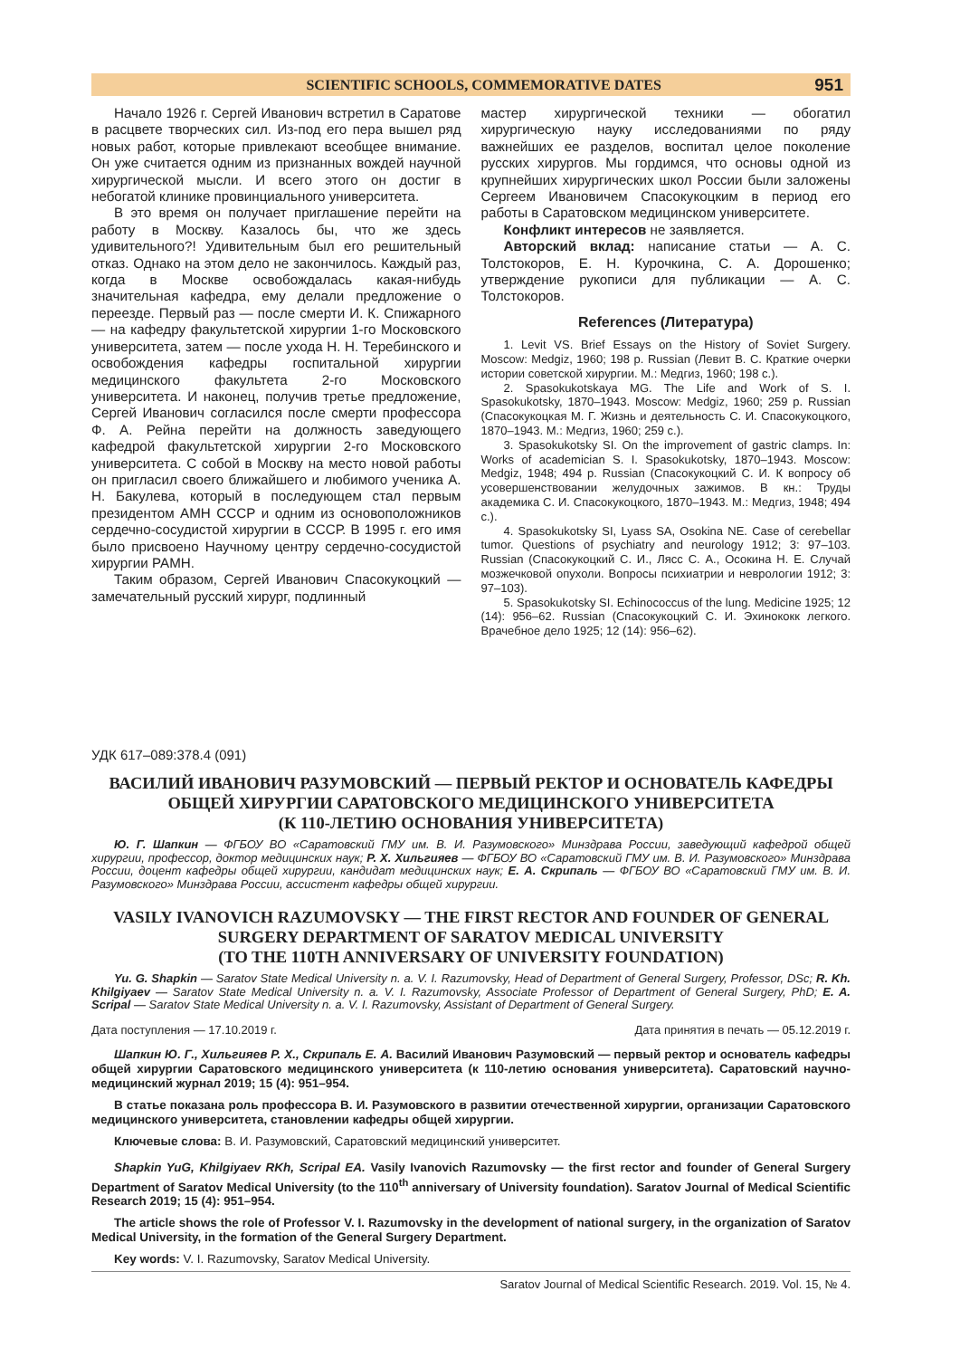SCIENTIFIC SCHOOLS, COMMEMORATIVE DATES 951
Начало 1926 г. Сергей Иванович встретил в Саратове в расцвете творческих сил. Из-под его пера вышел ряд новых работ, которые привлекают всеобщее внимание. Он уже считается одним из признанных вождей научной хирургической мысли. И всего этого он достиг в небогатой клинике провинциального университета.
В это время он получает приглашение перейти на работу в Москву. Казалось бы, что же здесь удивительного?! Удивительным был его решительный отказ. Однако на этом дело не закончилось. Каждый раз, когда в Москве освобождалась какая-нибудь значительная кафедра, ему делали предложение о переезде. Первый раз — после смерти И. К. Спижарного — на кафедру факультетской хирургии 1-го Московского университета, затем — после ухода Н. Н. Теребинского и освобождения кафедры госпитальной хирургии медицинского факультета 2-го Московского университета. И наконец, получив третье предложение, Сергей Иванович согласился после смерти профессора Ф. А. Рейна перейти на должность заведующего кафедрой факультетской хирургии 2-го Московского университета. С собой в Москву на место новой работы он пригласил своего ближайшего и любимого ученика А. Н. Бакулева, который в последующем стал первым президентом АМН СССР и одним из основоположников сердечно-сосудистой хирургии в СССР. В 1995 г. его имя было присвоено Научному центру сердечно-сосудистой хирургии РАМН.
Таким образом, Сергей Иванович Спасокукоцкий — замечательный русский хирург, подлинный
мастер хирургической техники — обогатил хирургическую науку исследованиями по ряду важнейших ее разделов, воспитал целое поколение русских хирургов. Мы гордимся, что основы одной из крупнейших хирургических школ России были заложены Сергеем Ивановичем Спасокукоцким в период его работы в Саратовском медицинском университете.
Конфликт интересов не заявляется.
Авторский вклад: написание статьи — А. С. Толстокоров, Е. Н. Курочкина, С. А. Дорошенко; утверждение рукописи для публикации — А. С. Толстокоров.
References (Литература)
1. Levit VS. Brief Essays on the History of Soviet Surgery. Moscow: Medgiz, 1960; 198 p. Russian (Левит В. С. Краткие очерки истории советской хирургии. М.: Медгиз, 1960; 198 с.).
2. Spasokukotskaya MG. The Life and Work of S. I. Spasokukotsky, 1870–1943. Moscow: Medgiz, 1960; 259 p. Russian (Спасокукоцкая М. Г. Жизнь и деятельность С. И. Спасокукоцкого, 1870–1943. М.: Медгиз, 1960; 259 с.).
3. Spasokukotsky SI. On the improvement of gastric clamps. In: Works of academician S. I. Spasokukotsky, 1870–1943. Moscow: Medgiz, 1948; 494 p. Russian (Спасокукоцкий С. И. К вопросу об усовершенствовании желудочных зажимов. В кн.: Труды академика С. И. Спасокукоцкого, 1870–1943. М.: Медгиз, 1948; 494 с.).
4. Spasokukotsky SI, Lyass SA, Osokina NE. Case of cerebellar tumor. Questions of psychiatry and neurology 1912; 3: 97–103. Russian (Спасокукоцкий С. И., Лясс С. А., Осокина Н. Е. Случай мозжечковой опухоли. Вопросы психиатрии и неврологии 1912; 3: 97–103).
5. Spasokukotsky SI. Echinococcus of the lung. Medicine 1925; 12 (14): 956–62. Russian (Спасокукоцкий С. И. Эхинококк легкого. Врачебное дело 1925; 12 (14): 956–62).
УДК 617–089:378.4 (091)
ВАСИЛИЙ ИВАНОВИЧ РАЗУМОВСКИЙ — ПЕРВЫЙ РЕКТОР И ОСНОВАТЕЛЬ КАФЕДРЫ
ОБЩЕЙ ХИРУРГИИ САРАТОВСКОГО МЕДИЦИНСКОГО УНИВЕРСИТЕТА
(К 110-ЛЕТИЮ ОСНОВАНИЯ УНИВЕРСИТЕТА)
Ю. Г. Шапкин — ФГБОУ ВО «Саратовский ГМУ им. В. И. Разумовского» Минздрава России, заведующий кафедрой общей хирургии, профессор, доктор медицинских наук; Р. Х. Хильгияев — ФГБОУ ВО «Саратовский ГМУ им. В. И. Разумовского» Минздрава России, доцент кафедры общей хирургии, кандидат медицинских наук; Е. А. Скрипаль — ФГБОУ ВО «Саратовский ГМУ им. В. И. Разумовского» Минздрава России, ассистент кафедры общей хирургии.
VASILY IVANOVICH RAZUMOVSKY — THE FIRST RECTOR AND FOUNDER OF GENERAL
SURGERY DEPARTMENT OF SARATOV MEDICAL UNIVERSITY
(TO THE 110TH ANNIVERSARY OF UNIVERSITY FOUNDATION)
Yu. G. Shapkin — Saratov State Medical University n. a. V. I. Razumovsky, Head of Department of General Surgery, Professor, DSc; R. Kh. Khilgiyaev — Saratov State Medical University n. a. V. I. Razumovsky, Associate Professor of Department of General Surgery, PhD; E. A. Scripal — Saratov State Medical University n. a. V. I. Razumovsky, Assistant of Department of General Surgery.
Дата поступления — 17.10.2019 г. Дата принятия в печать — 05.12.2019 г.
Шапкин Ю. Г., Хильгияев Р. Х., Скрипаль Е. А. Василий Иванович Разумовский — первый ректор и основатель кафедры общей хирургии Саратовского медицинского университета (к 110-летию основания университета). Саратовский научно-медицинский журнал 2019; 15 (4): 951–954.
В статье показана роль профессора В. И. Разумовского в развитии отечественной хирургии, организации Саратовского медицинского университета, становлении кафедры общей хирургии.
Ключевые слова: В. И. Разумовский, Саратовский медицинский университет.
Shapkin YuG, Khilgiyaev RKh, Scripal EA. Vasily Ivanovich Razumovsky — the first rector and founder of General Surgery Department of Saratov Medical University (to the 110<sup>th</sup> anniversary of University foundation). Saratov Journal of Medical Scientific Research 2019; 15 (4): 951–954.
The article shows the role of Professor V. I. Razumovsky in the development of national surgery, in the organization of Saratov Medical University, in the formation of the General Surgery Department.
Key words: V. I. Razumovsky, Saratov Medical University.
Saratov Journal of Medical Scientific Research. 2019. Vol. 15, № 4.